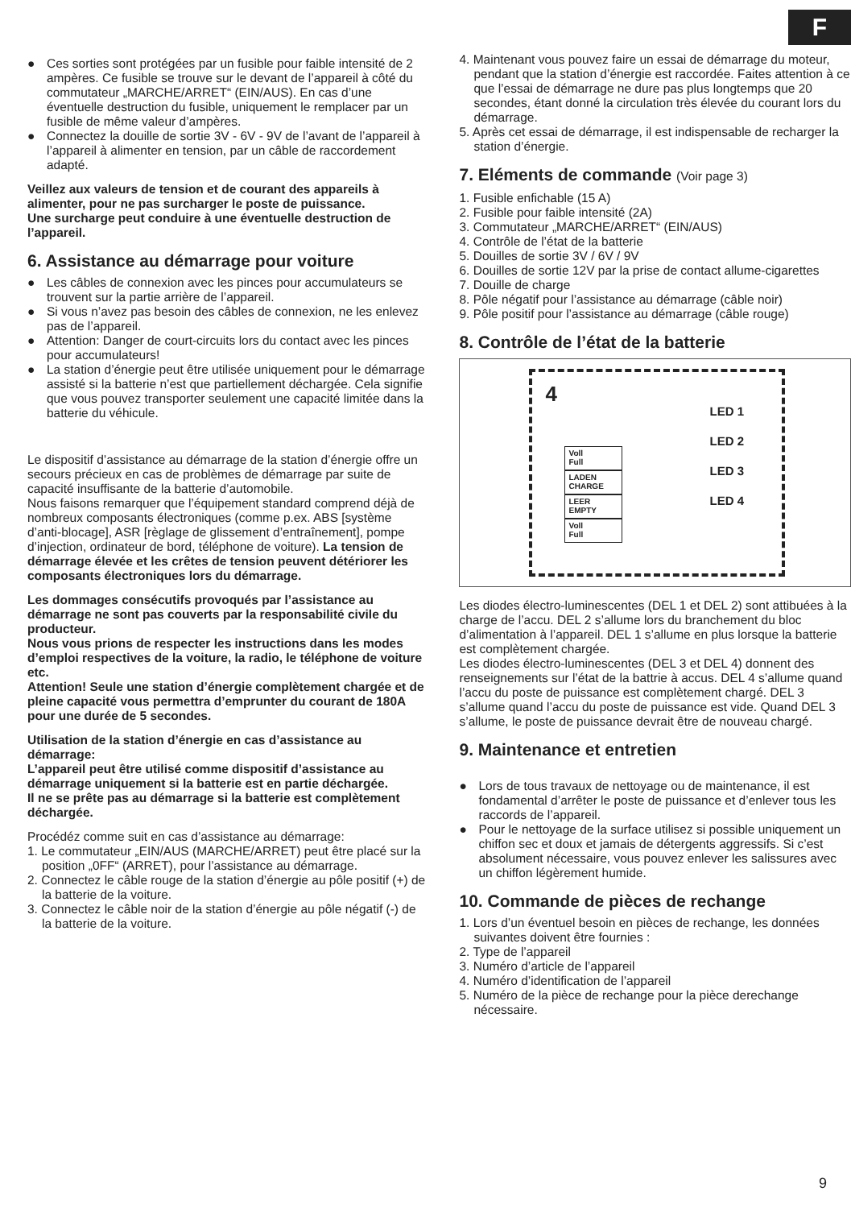F
Ces sorties sont protégées par un fusible pour faible intensité de 2 ampères. Ce fusible se trouve sur le devant de l’appareil à côté du commutateur „MARCHE/ARRET“ (EIN/AUS). En cas d’une éventuelle destruction du fusible, uniquement le remplacer par un fusible de même valeur d’ampères.
Connectez la douille de sortie 3V - 6V - 9V de l’avant de l’appareil à l’appareil à alimenter en tension, par un câble de raccordement adapté.
Veillez aux valeurs de tension et de courant des appareils à alimenter, pour ne pas surcharger le poste de puissance.
Une surcharge peut conduire à une éventuelle destruction de l’appareil.
6. Assistance au démarrage pour voiture
Les câbles de connexion avec les pinces pour accumulateurs se trouvent sur la partie arrière de l’appareil.
Si vous n’avez pas besoin des câbles de connexion, ne les enlevez pas de l’appareil.
Attention: Danger de court-circuits lors du contact avec les pinces pour accumulateurs!
La station d’énergie peut être utilisée uniquement pour le démarrage assisté si la batterie n’est que partiellement déchargée. Cela signifie que vous pouvez transporter seulement une capacité limitée dans la batterie du véhicule.
Le dispositif d’assistance au démarrage de la station d’énergie offre un secours précieux en cas de problèmes de démarrage par suite de capacité insuffisante de la batterie d’automobile.
Nous faisons remarquer que l’équipement standard comprend déjà de nombreux composants électroniques (comme p.ex. ABS [système d’anti-blocage], ASR [règlage de glissement d’entraînement], pompe d’injection, ordinateur de bord, téléphone de voiture). La tension de démarrage élevée et les crêtes de tension peuvent détériorer les composants électroniques lors du démarrage.
Les dommages consécutifs provoqués par l’assistance au démarrage ne sont pas couverts par la responsabilité civile du producteur.
Nous vous prions de respecter les instructions dans les modes d’emploi respectives de la voiture, la radio, le téléphone de voiture etc.
Attention! Seule une station d’énergie complètement chargée et de pleine capacité vous permettra d’emprunter du courant de 180A pour une durée de 5 secondes.
Utilisation de la station d’énergie en cas d’assistance au démarrage:
L’appareil peut être utilisé comme dispositif d’assistance au démarrage uniquement si la batterie est en partie déchargée.
Il ne se prête pas au démarrage si la batterie est complètement déchargée.
Procédéz comme suit en cas d’assistance au démarrage:
1. Le commutateur „EIN/AUS (MARCHE/ARRET) peut être placé sur la position „0FF“ (ARRET), pour l’assistance au démarrage.
2. Connectez le câble rouge de la station d’énergie au pôle positif (+) de la batterie de la voiture.
3. Connectez le câble noir de la station d’énergie au pôle négatif (-) de la batterie de la voiture.
4. Maintenant vous pouvez faire un essai de démarrage du moteur, pendant que la station d’énergie est raccordée. Faites attention à ce que l’essai de démarrage ne dure pas plus longtemps que 20 secondes, étant donné la circulation très élevée du courant lors du démarrage.
5. Après cet essai de démarrage, il est indispensable de recharger la station d’énergie.
7. Eléments de commande (Voir page 3)
1. Fusible enfichable (15 A)
2. Fusible pour faible intensité (2A)
3. Commutateur „MARCHE/ARRET“ (EIN/AUS)
4. Contrôle de l’état de la batterie
5. Douilles de sortie 3V / 6V / 9V
6. Douilles de sortie 12V par la prise de contact allume-cigarettes
7. Douille de charge
8. Pôle négatif pour l’assistance au démarrage (câble noir)
9. Pôle positif pour l’assistance au démarrage (câble rouge)
8. Contrôle de l’état de la batterie
4
LED 1
LED 2
LED 3
LED 4
Voll
Full
LADEN
CHARGE
LEER
EMPTY
Voll
Full
Les diodes électro-luminescentes (DEL 1 et DEL 2) sont attibuées à la charge de l’accu. DEL 2 s’allume lors du branchement du bloc d’alimentation à l’appareil. DEL 1 s’allume en plus lorsque la batterie est complètement chargée.
Les diodes électro-luminescentes (DEL 3 et DEL 4) donnent des renseignements sur l’état de la battrie à accus. DEL 4 s’allume quand l’accu du poste de puissance est complètement chargé. DEL 3 s’allume quand l’accu du poste de puissance est vide. Quand DEL 3 s’allume, le poste de puissance devrait être de nouveau chargé.
9. Maintenance et entretien
Lors de tous travaux de nettoyage ou de maintenance, il est fondamental d’arrêter le poste de puissance et d’enlever tous les raccords de l’appareil.
Pour le nettoyage de la surface utilisez si possible uniquement un chiffon sec et doux et jamais de détergents aggressifs. Si c’est absolument nécessaire, vous pouvez enlever les salissures avec un chiffon légèrement humide.
10. Commande de pièces de rechange
1. Lors d’un éventuel besoin en pièces de rechange, les données suivantes doivent être fournies :
2. Type de l’appareil
3. Numéro d’article de l’appareil
4. Numéro d’identification de l’appareil
5. Numéro de la pièce de rechange pour la pièce derechange nécessaire.
9